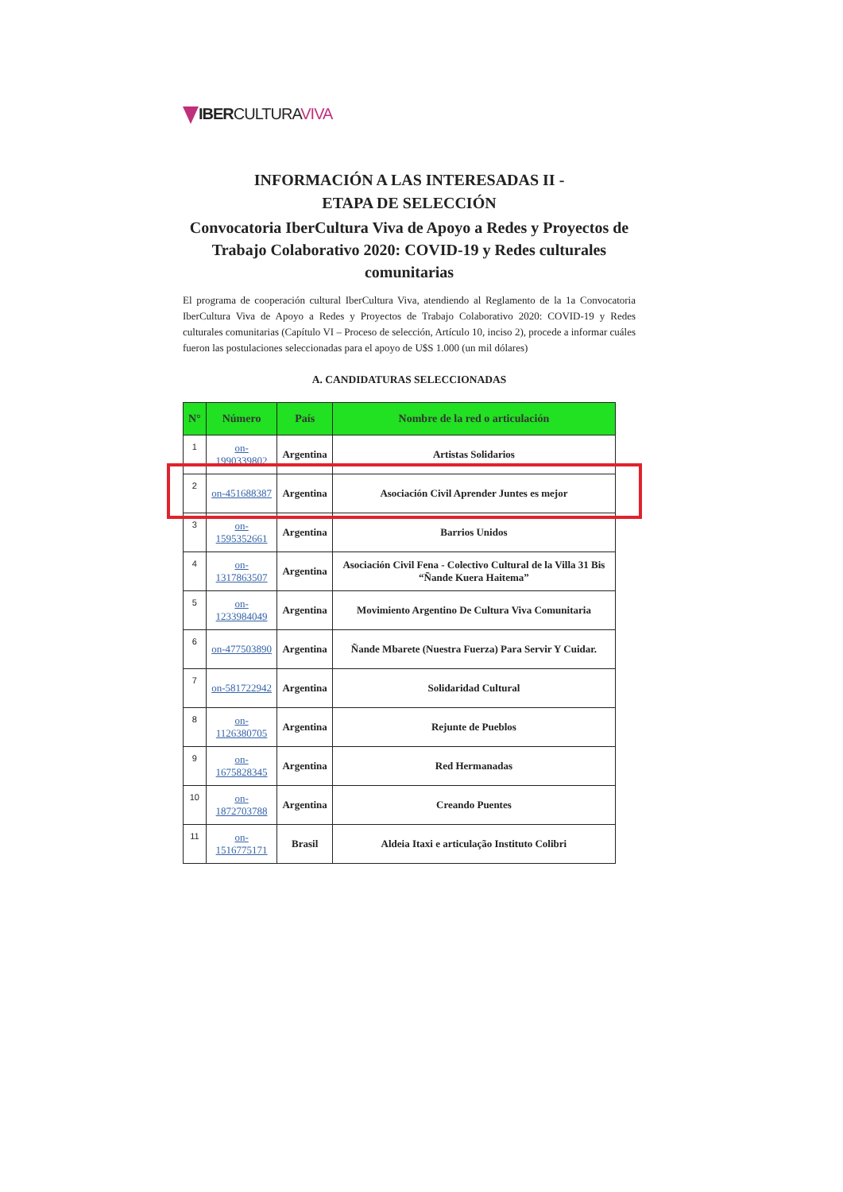IBERCULTURAVIVA
INFORMACIÓN A LAS INTERESADAS II -
ETAPA DE SELECCIÓN
Convocatoria IberCultura Viva de Apoyo a Redes y Proyectos de Trabajo Colaborativo 2020: COVID-19 y Redes culturales comunitarias
El programa de cooperación cultural IberCultura Viva, atendiendo al Reglamento de la 1a Convocatoria IberCultura Viva de Apoyo a Redes y Proyectos de Trabajo Colaborativo 2020: COVID-19 y Redes culturales comunitarias (Capítulo VI – Proceso de selección, Artículo 10, inciso 2), procede a informar cuáles fueron las postulaciones seleccionadas para el apoyo de U$S 1.000 (un mil dólares)
A. CANDIDATURAS SELECCIONADAS
| N° | Número | País | Nombre de la red o articulación |
| --- | --- | --- | --- |
| 1 | on-1990339802 | Argentina | Artistas Solidarios |
| 2 | on-451688387 | Argentina | Asociación Civil Aprender Juntes es mejor |
| 3 | on-1595352661 | Argentina | Barrios Unidos |
| 4 | on-1317863507 | Argentina | Asociación Civil Fena - Colectivo Cultural de la Villa 31 Bis “Ñande Kuera Haitema” |
| 5 | on-1233984049 | Argentina | Movimiento Argentino De Cultura Viva Comunitaria |
| 6 | on-477503890 | Argentina | Ñande Mbarete (Nuestra Fuerza) Para Servir Y Cuidar. |
| 7 | on-581722942 | Argentina | Solidaridad Cultural |
| 8 | on-1126380705 | Argentina | Rejunte de Pueblos |
| 9 | on-1675828345 | Argentina | Red Hermanadas |
| 10 | on-1872703788 | Argentina | Creando Puentes |
| 11 | on-1516775171 | Brasil | Aldeia Itaxi e articulação Instituto Colibri |